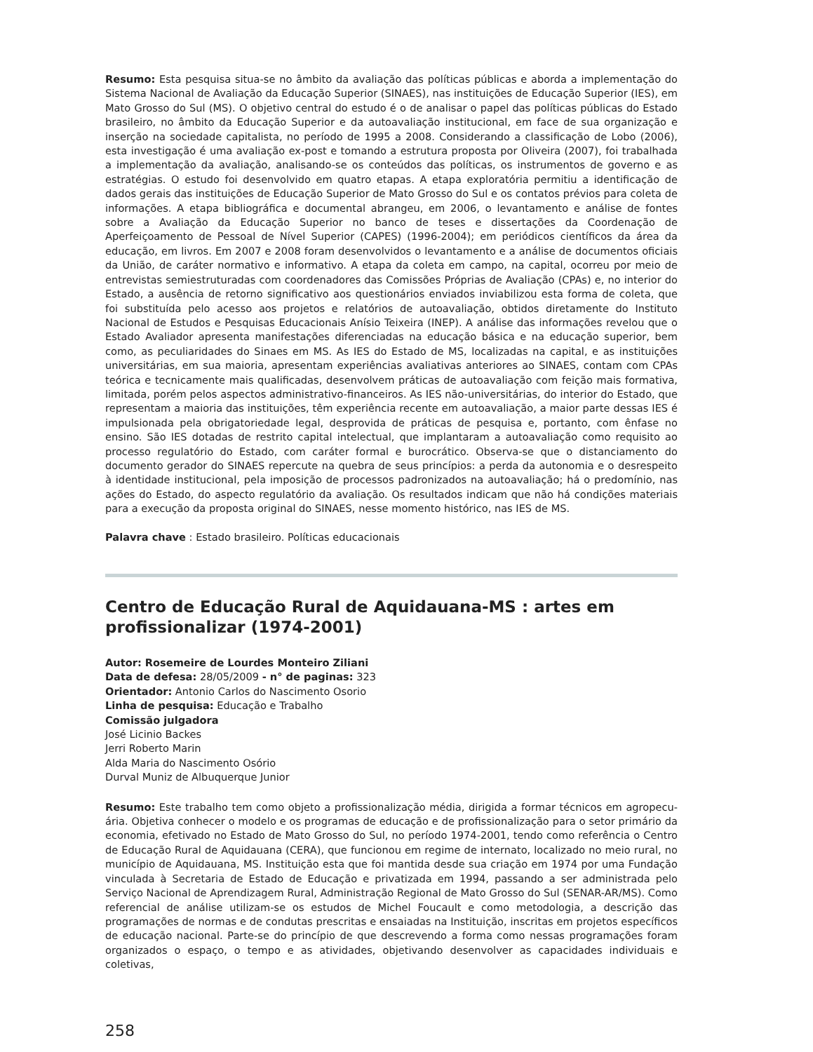Resumo: Esta pesquisa situa-se no âmbito da avaliação das políticas públicas e aborda a implementação do Sistema Nacional de Avaliação da Educação Superior (SINAES), nas instituições de Educação Superior (IES), em Mato Grosso do Sul (MS). O objetivo central do estudo é o de analisar o papel das políticas públicas do Estado brasileiro, no âmbito da Educação Superior e da autoavaliação institucional, em face de sua organização e inserção na sociedade capitalista, no período de 1995 a 2008. Considerando a classificação de Lobo (2006), esta investigação é uma avaliação ex-post e tomando a estrutura proposta por Oliveira (2007), foi trabalhada a implementação da avaliação, analisando-se os conteúdos das políticas, os instrumentos de governo e as estratégias. O estudo foi desenvolvido em quatro etapas. A etapa exploratória permitiu a identificação de dados gerais das instituições de Educação Superior de Mato Grosso do Sul e os contatos prévios para coleta de informações. A etapa bibliográfica e documental abrangeu, em 2006, o levantamento e análise de fontes sobre a Avaliação da Educação Superior no banco de teses e dissertações da Coordenação de Aperfeiçoamento de Pessoal de Nível Superior (CAPES) (1996-2004); em periódicos científicos da área da educação, em livros. Em 2007 e 2008 foram desenvolvidos o levantamento e a análise de documentos oficiais da União, de caráter normativo e informativo. A etapa da coleta em campo, na capital, ocorreu por meio de entrevistas semiestruturadas com coordenadores das Comissões Próprias de Avaliação (CPAs) e, no interior do Estado, a ausência de retorno significativo aos questionários enviados inviabilizou esta forma de coleta, que foi substituída pelo acesso aos projetos e relatórios de autoavaliação, obtidos diretamente do Instituto Nacional de Estudos e Pesquisas Educacionais Anísio Teixeira (INEP). A análise das informações revelou que o Estado Avaliador apresenta manifestações diferenciadas na educação básica e na educação superior, bem como, as peculiaridades do Sinaes em MS. As IES do Estado de MS, localizadas na capital, e as instituições universitárias, em sua maioria, apresentam experiências avaliativas anteriores ao SINAES, contam com CPAs teórica e tecnicamente mais qualificadas, desenvolvem práticas de autoavaliação com feição mais formativa, limitada, porém pelos aspectos administrativo-financeiros. As IES não-universitárias, do interior do Estado, que representam a maioria das instituições, têm experiência recente em autoavaliação, a maior parte dessas IES é impulsionada pela obrigatoriedade legal, desprovida de práticas de pesquisa e, portanto, com ênfase no ensino. São IES dotadas de restrito capital intelectual, que implantaram a autoavaliação como requisito ao processo regulatório do Estado, com caráter formal e burocrático. Observa-se que o distanciamento do documento gerador do SINAES repercute na quebra de seus princípios: a perda da autonomia e o desrespeito à identidade institucional, pela imposição de processos padronizados na autoavaliação; há o predomínio, nas ações do Estado, do aspecto regulatório da avaliação. Os resultados indicam que não há condições materiais para a execução da proposta original do SINAES, nesse momento histórico, nas IES de MS.
Palavra chave : Estado brasileiro. Políticas educacionais
Centro de Educação Rural de Aquidauana-MS : artes em profissionalizar (1974-2001)
Autor: Rosemeire de Lourdes Monteiro Ziliani
Data de defesa: 28/05/2009 - n° de paginas: 323
Orientador: Antonio Carlos do Nascimento Osorio
Linha de pesquisa: Educação e Trabalho
Comissão julgadora
José Licinio Backes
Jerri Roberto Marin
Alda Maria do Nascimento Osório
Durval Muniz de Albuquerque Junior
Resumo: Este trabalho tem como objeto a profissionalização média, dirigida a formar técnicos em agropecu-ária. Objetiva conhecer o modelo e os programas de educação e de profissionalização para o setor primário da economia, efetivado no Estado de Mato Grosso do Sul, no período 1974-2001, tendo como referência o Centro de Educação Rural de Aquidauana (CERA), que funcionou em regime de internato, localizado no meio rural, no município de Aquidauana, MS. Instituição esta que foi mantida desde sua criação em 1974 por uma Fundação vinculada à Secretaria de Estado de Educação e privatizada em 1994, passando a ser administrada pelo Serviço Nacional de Aprendizagem Rural, Administração Regional de Mato Grosso do Sul (SENAR-AR/MS). Como referencial de análise utilizam-se os estudos de Michel Foucault e como metodologia, a descrição das programações de normas e de condutas prescritas e ensaiadas na Instituição, inscritas em projetos específicos de educação nacional. Parte-se do princípio de que descrevendo a forma como nessas programações foram organizados o espaço, o tempo e as atividades, objetivando desenvolver as capacidades individuais e coletivas,
258